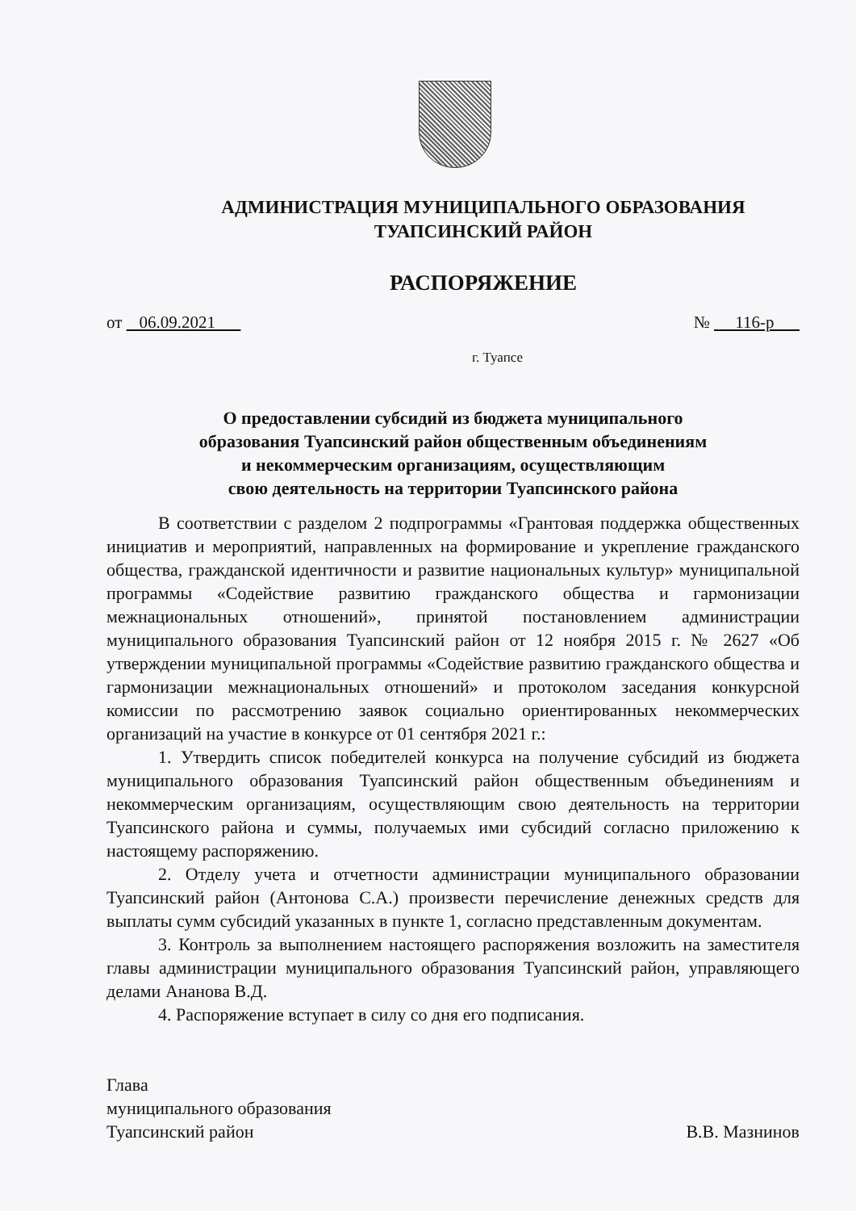АДМИНИСТРАЦИЯ МУНИЦИПАЛЬНОГО ОБРАЗОВАНИЯ
ТУАПСИНСКИЙ РАЙОН
РАСПОРЯЖЕНИЕ
от 06.09.2021 № 116-р
г. Туапсе
О предоставлении субсидий из бюджета муниципального
образования Туапсинский район общественным объединениям
и некоммерческим организациям, осуществляющим
свою деятельность на территории Туапсинского района
В соответствии с разделом 2 подпрограммы «Грантовая поддержка общественных инициатив и мероприятий, направленных на формирование и укрепление гражданского общества, гражданской идентичности и развитие национальных культур» муниципальной программы «Содействие развитию гражданского общества и гармонизации межнациональных отношений», принятой постановлением администрации муниципального образования Туапсинский район от 12 ноября 2015 г. № 2627 «Об утверждении муниципальной программы «Содействие развитию гражданского общества и гармонизации межнациональных отношений» и протоколом заседания конкурсной комиссии по рассмотрению заявок социально ориентированных некоммерческих организаций на участие в конкурсе от 01 сентября 2021 г.:
1. Утвердить список победителей конкурса на получение субсидий из бюджета муниципального образования Туапсинский район общественным объединениям и некоммерческим организациям, осуществляющим свою деятельность на территории Туапсинского района и суммы, получаемых ими субсидий согласно приложению к настоящему распоряжению.
2. Отделу учета и отчетности администрации муниципального образовании Туапсинский район (Антонова С.А.) произвести перечисление денежных средств для выплаты сумм субсидий указанных в пункте 1, согласно представленным документам.
3. Контроль за выполнением настоящего распоряжения возложить на заместителя главы администрации муниципального образования Туапсинский район, управляющего делами Ананова В.Д.
4. Распоряжение вступает в силу со дня его подписания.
Глава
муниципального образования
Туапсинский район
В.В. Мазнинов